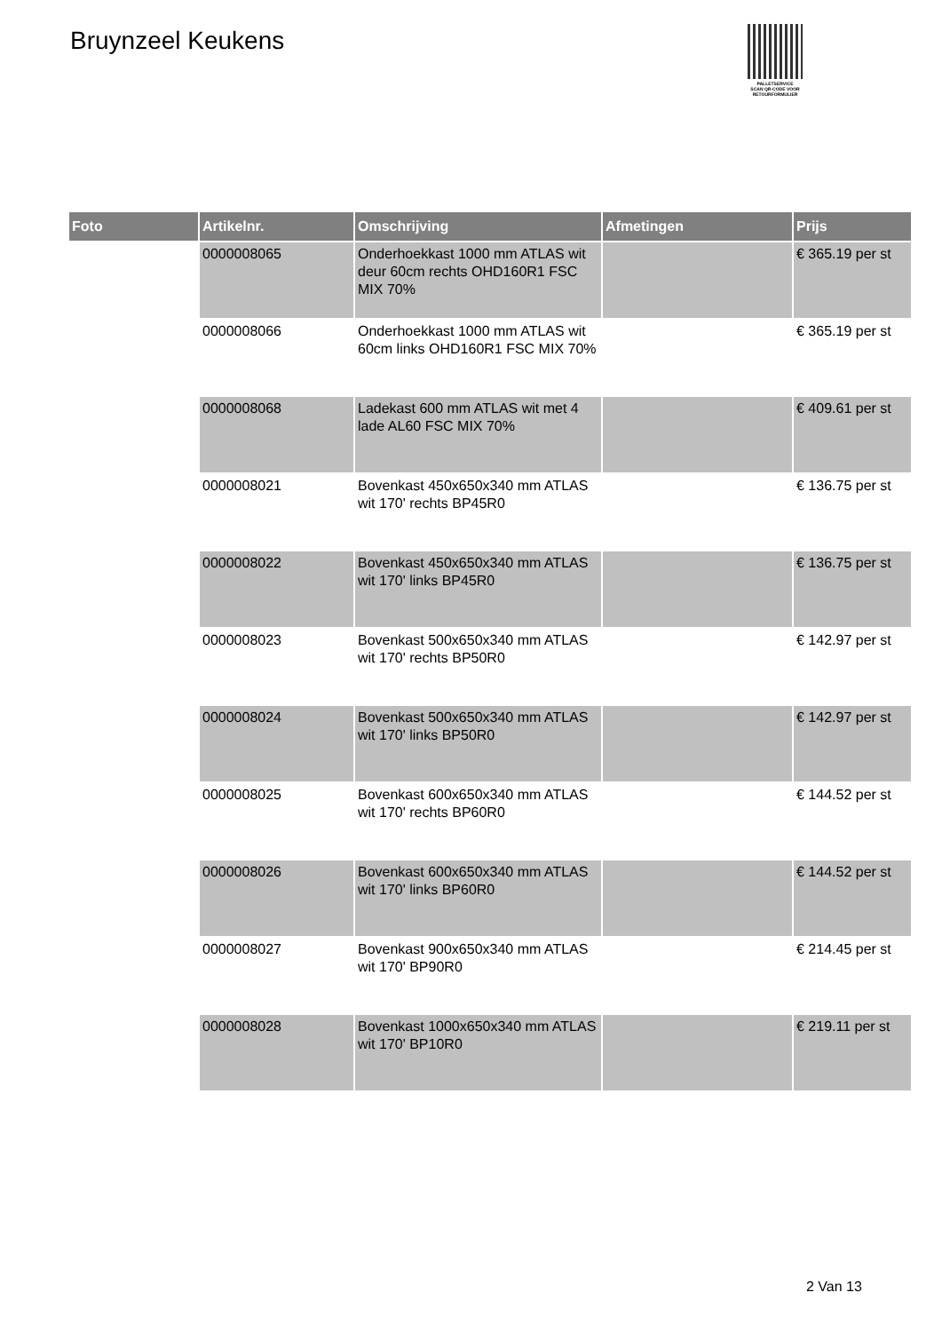Bruynzeel Keukens
PALLETSERVICE
SCAN QR-CODE VOOR
RETOURFORMULIER
| Foto | Artikelnr. | Omschrijving | Afmetingen | Prijs |
| --- | --- | --- | --- | --- |
| | 0000008065 | Onderhoekkast 1000 mm ATLAS wit deur 60cm rechts OHD160R1 FSC MIX 70% | | € 365.19 per st |
| | 0000008066 | Onderhoekkast 1000 mm ATLAS wit 60cm links OHD160R1 FSC MIX 70% | | € 365.19 per st |
| | 0000008068 | Ladekast 600 mm ATLAS wit met 4 lade AL60 FSC MIX 70% | | € 409.61 per st |
| | 0000008021 | Bovenkast 450x650x340 mm ATLAS wit 170' rechts BP45R0 | | € 136.75 per st |
| | 0000008022 | Bovenkast 450x650x340 mm ATLAS wit 170' links BP45R0 | | € 136.75 per st |
| | 0000008023 | Bovenkast 500x650x340 mm ATLAS wit 170' rechts BP50R0 | | € 142.97 per st |
| | 0000008024 | Bovenkast 500x650x340 mm ATLAS wit 170' links BP50R0 | | € 142.97 per st |
| | 0000008025 | Bovenkast 600x650x340 mm ATLAS wit 170' rechts BP60R0 | | € 144.52 per st |
| | 0000008026 | Bovenkast 600x650x340 mm ATLAS wit 170' links BP60R0 | | € 144.52 per st |
| | 0000008027 | Bovenkast 900x650x340 mm ATLAS wit 170' BP90R0 | | € 214.45 per st |
| | 0000008028 | Bovenkast 1000x650x340 mm ATLAS wit 170' BP10R0 | | € 219.11 per st |
2 Van 13